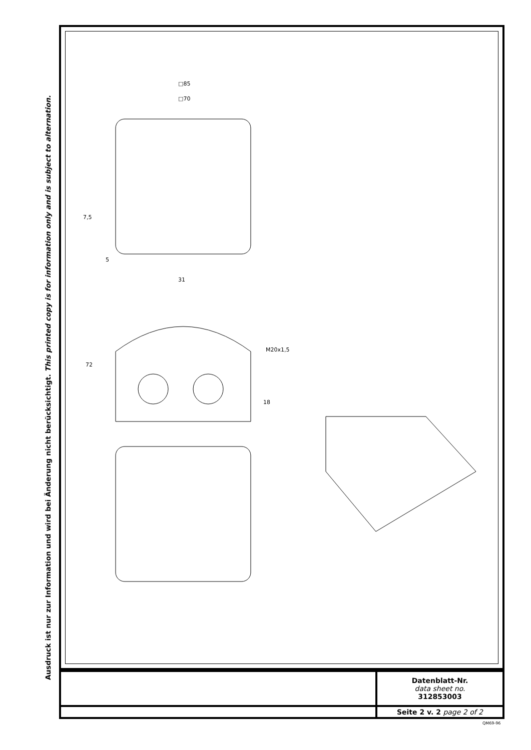Ausdruck ist nur zur Information und wird bei Änderung nicht berücksichtigt. This printed copy is for information only and is subject to alternation.
□85
□70
7,5
5
31
72
M20x1,5
18
| | Datenblatt-Nr. data sheet no. 312853003 |
| | Seite 2 v. 2 page 2 of 2 |
QM69-96